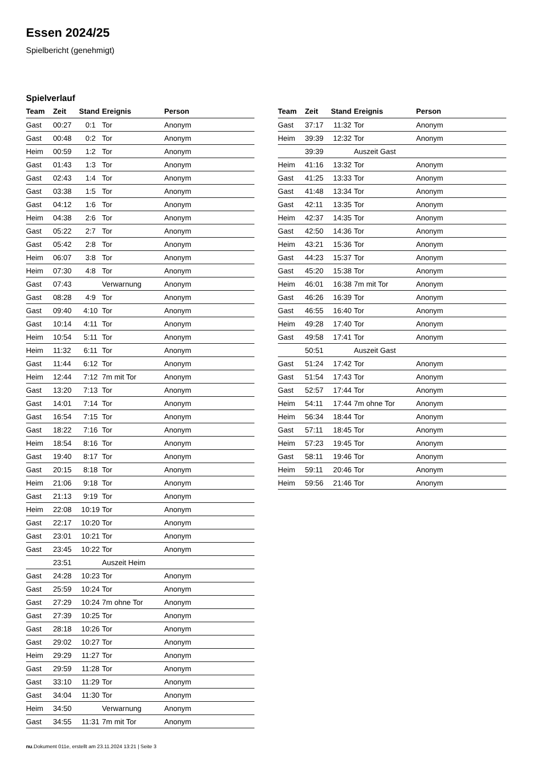Essen 2024/25
Spielbericht (genehmigt)
Spielverlauf
| Team | Zeit | Stand | Ereignis | Person |
| --- | --- | --- | --- | --- |
| Gast | 00:27 | 0:1 | Tor | Anonym |
| Gast | 00:48 | 0:2 | Tor | Anonym |
| Heim | 00:59 | 1:2 | Tor | Anonym |
| Gast | 01:43 | 1:3 | Tor | Anonym |
| Gast | 02:43 | 1:4 | Tor | Anonym |
| Gast | 03:38 | 1:5 | Tor | Anonym |
| Gast | 04:12 | 1:6 | Tor | Anonym |
| Heim | 04:38 | 2:6 | Tor | Anonym |
| Gast | 05:22 | 2:7 | Tor | Anonym |
| Gast | 05:42 | 2:8 | Tor | Anonym |
| Heim | 06:07 | 3:8 | Tor | Anonym |
| Heim | 07:30 | 4:8 | Tor | Anonym |
| Gast | 07:43 | | Verwarnung | Anonym |
| Gast | 08:28 | 4:9 | Tor | Anonym |
| Gast | 09:40 | 4:10 | Tor | Anonym |
| Gast | 10:14 | 4:11 | Tor | Anonym |
| Heim | 10:54 | 5:11 | Tor | Anonym |
| Heim | 11:32 | 6:11 | Tor | Anonym |
| Gast | 11:44 | 6:12 | Tor | Anonym |
| Heim | 12:44 | 7:12 | 7m mit Tor | Anonym |
| Gast | 13:20 | 7:13 | Tor | Anonym |
| Gast | 14:01 | 7:14 | Tor | Anonym |
| Gast | 16:54 | 7:15 | Tor | Anonym |
| Gast | 18:22 | 7:16 | Tor | Anonym |
| Heim | 18:54 | 8:16 | Tor | Anonym |
| Gast | 19:40 | 8:17 | Tor | Anonym |
| Gast | 20:15 | 8:18 | Tor | Anonym |
| Heim | 21:06 | 9:18 | Tor | Anonym |
| Gast | 21:13 | 9:19 | Tor | Anonym |
| Heim | 22:08 | 10:19 | Tor | Anonym |
| Gast | 22:17 | 10:20 | Tor | Anonym |
| Gast | 23:01 | 10:21 | Tor | Anonym |
| Gast | 23:45 | 10:22 | Tor | Anonym |
| | 23:51 | | Auszeit Heim | |
| Gast | 24:28 | 10:23 | Tor | Anonym |
| Gast | 25:59 | 10:24 | Tor | Anonym |
| Gast | 27:29 | 10:24 | 7m ohne Tor | Anonym |
| Gast | 27:39 | 10:25 | Tor | Anonym |
| Gast | 28:18 | 10:26 | Tor | Anonym |
| Gast | 29:02 | 10:27 | Tor | Anonym |
| Heim | 29:29 | 11:27 | Tor | Anonym |
| Gast | 29:59 | 11:28 | Tor | Anonym |
| Gast | 33:10 | 11:29 | Tor | Anonym |
| Gast | 34:04 | 11:30 | Tor | Anonym |
| Heim | 34:50 | | Verwarnung | Anonym |
| Gast | 34:55 | 11:31 | 7m mit Tor | Anonym |
| Team | Zeit | Stand | Ereignis | Person |
| --- | --- | --- | --- | --- |
| Gast | 37:17 | 11:32 | Tor | Anonym |
| Heim | 39:39 | 12:32 | Tor | Anonym |
| | 39:39 | | Auszeit Gast | |
| Heim | 41:16 | 13:32 | Tor | Anonym |
| Gast | 41:25 | 13:33 | Tor | Anonym |
| Gast | 41:48 | 13:34 | Tor | Anonym |
| Gast | 42:11 | 13:35 | Tor | Anonym |
| Heim | 42:37 | 14:35 | Tor | Anonym |
| Gast | 42:50 | 14:36 | Tor | Anonym |
| Heim | 43:21 | 15:36 | Tor | Anonym |
| Gast | 44:23 | 15:37 | Tor | Anonym |
| Gast | 45:20 | 15:38 | Tor | Anonym |
| Heim | 46:01 | 16:38 | 7m mit Tor | Anonym |
| Gast | 46:26 | 16:39 | Tor | Anonym |
| Gast | 46:55 | 16:40 | Tor | Anonym |
| Heim | 49:28 | 17:40 | Tor | Anonym |
| Gast | 49:58 | 17:41 | Tor | Anonym |
| | 50:51 | | Auszeit Gast | |
| Gast | 51:24 | 17:42 | Tor | Anonym |
| Gast | 51:54 | 17:43 | Tor | Anonym |
| Gast | 52:57 | 17:44 | Tor | Anonym |
| Heim | 54:11 | 17:44 | 7m ohne Tor | Anonym |
| Heim | 56:34 | 18:44 | Tor | Anonym |
| Gast | 57:11 | 18:45 | Tor | Anonym |
| Heim | 57:23 | 19:45 | Tor | Anonym |
| Gast | 58:11 | 19:46 | Tor | Anonym |
| Heim | 59:11 | 20:46 | Tor | Anonym |
| Heim | 59:56 | 21:46 | Tor | Anonym |
nu.Dokument 011e, erstellt am 23.11.2024 13:21 | Seite 3